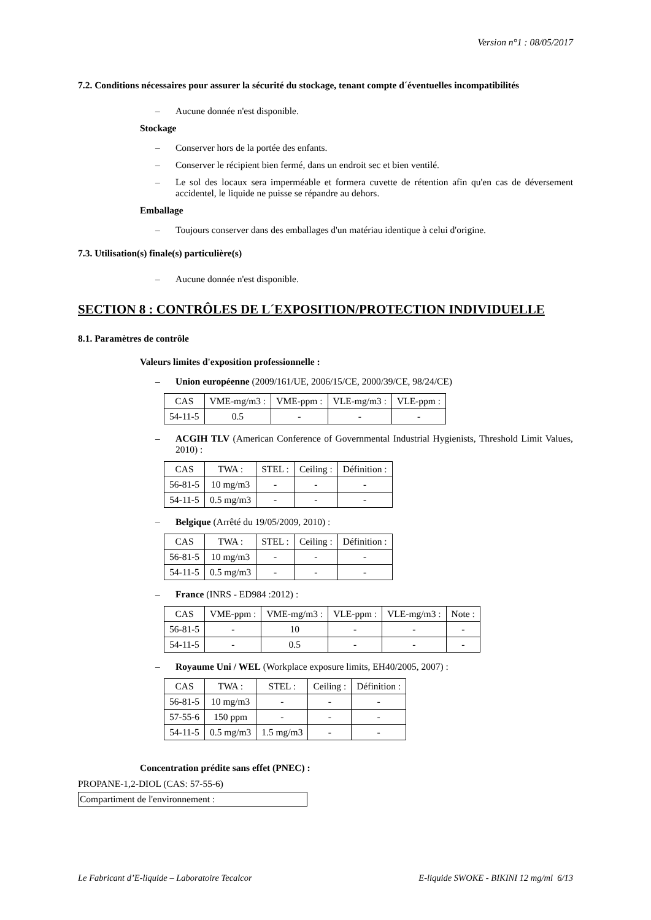Version n°1 : 08/05/2017
7.2. Conditions nécessaires pour assurer la sécurité du stockage, tenant compte d´éventuelles incompatibilités
– Aucune donnée n'est disponible.
Stockage
– Conserver hors de la portée des enfants.
– Conserver le récipient bien fermé, dans un endroit sec et bien ventilé.
– Le sol des locaux sera imperméable et formera cuvette de rétention afin qu'en cas de déversement accidentel, le liquide ne puisse se répandre au dehors.
Emballage
– Toujours conserver dans des emballages d'un matériau identique à celui d'origine.
7.3. Utilisation(s) finale(s) particulière(s)
– Aucune donnée n'est disponible.
SECTION 8 : CONTRÔLES DE L´EXPOSITION/PROTECTION INDIVIDUELLE
8.1. Paramètres de contrôle
Valeurs limites d'exposition professionnelle :
– Union européenne (2009/161/UE, 2006/15/CE, 2000/39/CE, 98/24/CE)
| CAS | VME-mg/m3 : | VME-ppm : | VLE-mg/m3 : | VLE-ppm : |
| --- | --- | --- | --- | --- |
| 54-11-5 | 0.5 | - | - | - |
– ACGIH TLV (American Conference of Governmental Industrial Hygienists, Threshold Limit Values, 2010) :
| CAS | TWA : | STEL : | Ceiling : | Définition : |
| --- | --- | --- | --- | --- |
| 56-81-5 | 10 mg/m3 | - | - | - |
| 54-11-5 | 0.5 mg/m3 | - | - | - |
– Belgique (Arrêté du 19/05/2009, 2010) :
| CAS | TWA : | STEL : | Ceiling : | Définition : |
| --- | --- | --- | --- | --- |
| 56-81-5 | 10 mg/m3 | - | - | - |
| 54-11-5 | 0.5 mg/m3 | - | - | - |
– France (INRS - ED984 :2012) :
| CAS | VME-ppm : | VME-mg/m3 : | VLE-ppm : | VLE-mg/m3 : | Note : |
| --- | --- | --- | --- | --- | --- |
| 56-81-5 | - | 10 | - | - | - |
| 54-11-5 | - | 0.5 | - | - | - |
– Royaume Uni / WEL (Workplace exposure limits, EH40/2005, 2007) :
| CAS | TWA : | STEL : | Ceiling : | Définition : |
| --- | --- | --- | --- | --- |
| 56-81-5 | 10 mg/m3 | - | - | - |
| 57-55-6 | 150 ppm | - | - | - |
| 54-11-5 | 0.5 mg/m3 | 1.5 mg/m3 | - | - |
Concentration prédite sans effet (PNEC) :
PROPANE-1,2-DIOL (CAS: 57-55-6)
Compartiment de l'environnement :
Le Fabricant d’E-liquide – Laboratoire Tecalcor E-liquide SWOKE - BIKINI 12 mg/ml 6/13